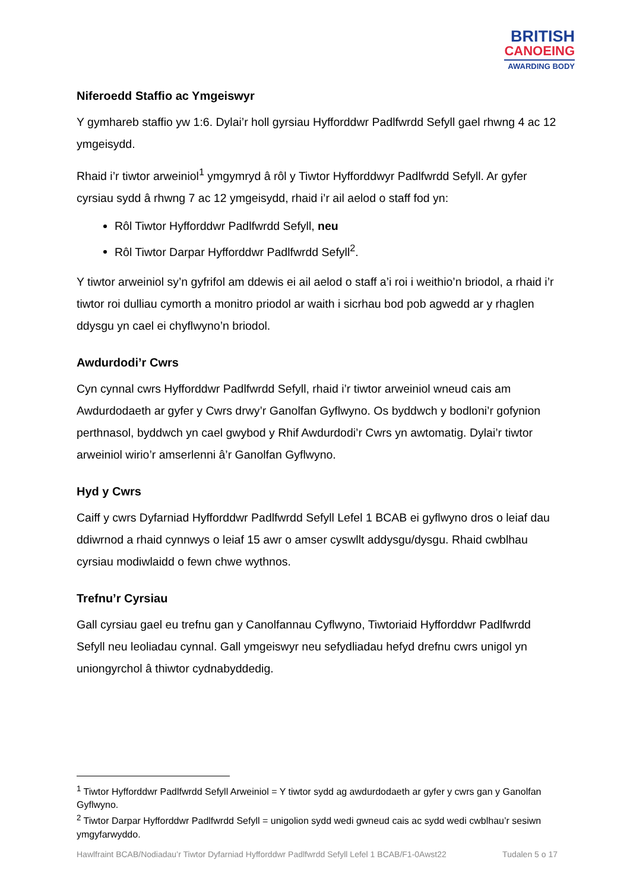BRITISH
CANOEING
AWARDING BODY
Niferoedd Staffio ac Ymgeiswyr
Y gymhareb staffio yw 1:6. Dylai’r holl gyrsiau Hyfforddwr Padlfwrdd Sefyll gael rhwng 4 ac 12 ymgeisydd.
Rhaid i’r tiwtor arweiniol<sup>1</sup> ymgymryd â rôl y Tiwtor Hyfforddwyr Padlfwrdd Sefyll. Ar gyfer cyrsiau sydd â rhwng 7 ac 12 ymgeisydd, rhaid i’r ail aelod o staff fod yn:
Rôl Tiwtor Hyfforddwr Padlfwrdd Sefyll, neu
Rôl Tiwtor Darpar Hyfforddwr Padlfwrdd Sefyll<sup>2</sup>.
Y tiwtor arweiniol sy’n gyfrifol am ddewis ei ail aelod o staff a’i roi i weithio’n briodol, a rhaid i’r tiwtor roi dulliau cymorth a monitro priodol ar waith i sicrhau bod pob agwedd ar y rhaglen ddysgu yn cael ei chyflwyno’n briodol.
Awdurdodi’r Cwrs
Cyn cynnal cwrs Hyfforddwr Padlfwrdd Sefyll, rhaid i’r tiwtor arweiniol wneud cais am Awdurdodaeth ar gyfer y Cwrs drwy’r Ganolfan Gyflwyno. Os byddwch y bodloni’r gofynion perthnasol, byddwch yn cael gwybod y Rhif Awdurdodi’r Cwrs yn awtomatig. Dylai’r tiwtor arweiniol wirio’r amserlenni â’r Ganolfan Gyflwyno.
Hyd y Cwrs
Caiff y cwrs Dyfarniad Hyfforddwr Padlfwrdd Sefyll Lefel 1 BCAB ei gyflwyno dros o leiaf dau ddiwrnod a rhaid cynnwys o leiaf 15 awr o amser cyswllt addysgu/dysgu. Rhaid cwblhau cyrsiau modiwlaidd o fewn chwe wythnos.
Trefnu’r Cyrsiau
Gall cyrsiau gael eu trefnu gan y Canolfannau Cyflwyno, Tiwtoriaid Hyfforddwr Padlfwrdd Sefyll neu leoliadau cynnal. Gall ymgeiswyr neu sefydliadau hefyd drefnu cwrs unigol yn uniongyrchol â thiwtor cydnabyddedig.
<sup>1</sup> Tiwtor Hyfforddwr Padlfwrdd Sefyll Arweiniol = Y tiwtor sydd ag awdurdodaeth ar gyfer y cwrs gan y Ganolfan Gyflwyno.
<sup>2</sup> Tiwtor Darpar Hyfforddwr Padlfwrdd Sefyll = unigolion sydd wedi gwneud cais ac sydd wedi cwblhau’r sesiwn ymgyfarwyddo.
Hawlfraint BCAB/Nodiadau’r Tiwtor Dyfarniad Hyfforddwr Padlfwrdd Sefyll Lefel 1 BCAB/F1-0Awst22 Tudalen 5 o 17